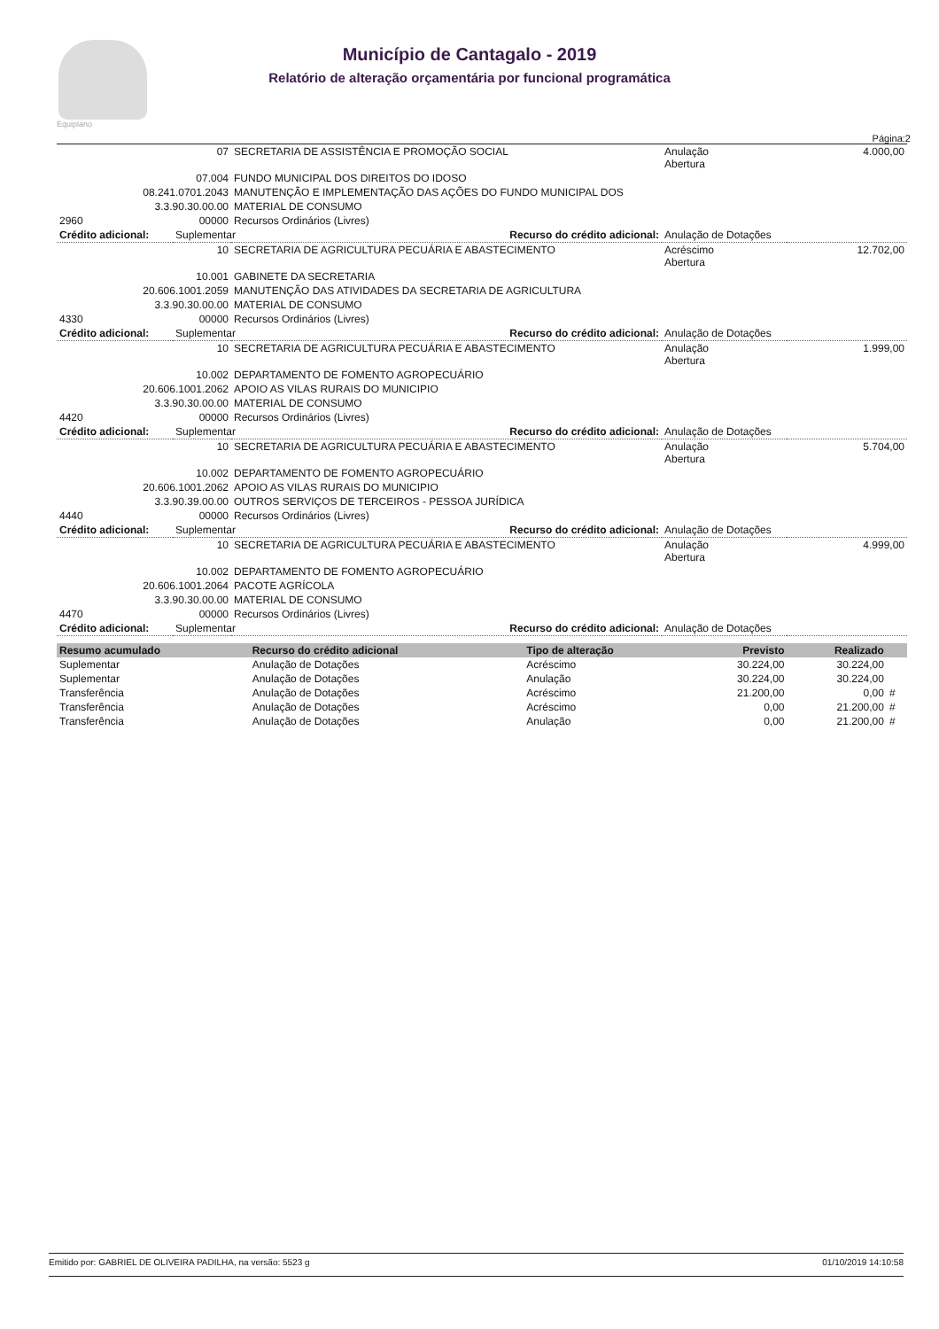Equiplano
Município de Cantagalo - 2019
Relatório de alteração orçamentária por funcional programática
Página:2
| | 07 | SECRETARIA DE ASSISTÊNCIA E PROMOÇÃO SOCIAL | Anulação Abertura | 4.000,00 |
| 07.004 | | FUNDO MUNICIPAL DOS DIREITOS DO IDOSO | | |
| 08.241.0701.2043 | | MANUTENÇÃO E IMPLEMENTAÇÃO DAS AÇÕES DO FUNDO MUNICIPAL DOS | | |
| 3.3.90.30.00.00 | | MATERIAL DE CONSUMO | | |
| 2960 | 00000 | Recursos Ordinários (Livres) | | |
| Crédito adicional: | Suplementar Recurso do crédito adicional: | | Anulação de Dotações | |
| | 10 | SECRETARIA DE AGRICULTURA PECUÁRIA E ABASTECIMENTO | Acréscimo Abertura | 12.702,00 |
| 10.001 | | GABINETE DA SECRETARIA | | |
| 20.606.1001.2059 | | MANUTENÇÃO DAS ATIVIDADES DA SECRETARIA DE AGRICULTURA | | |
| 3.3.90.30.00.00 | | MATERIAL DE CONSUMO | | |
| 4330 | 00000 | Recursos Ordinários (Livres) | | |
| Crédito adicional: | Suplementar Recurso do crédito adicional: | | Anulação de Dotações | |
| | 10 | SECRETARIA DE AGRICULTURA PECUÁRIA E ABASTECIMENTO | Anulação Abertura | 1.999,00 |
| 10.002 | | DEPARTAMENTO DE FOMENTO AGROPECUÁRIO | | |
| 20.606.1001.2062 | | APOIO AS VILAS RURAIS DO MUNICIPIO | | |
| 3.3.90.30.00.00 | | MATERIAL DE CONSUMO | | |
| 4420 | 00000 | Recursos Ordinários (Livres) | | |
| Crédito adicional: | Suplementar Recurso do crédito adicional: | | Anulação de Dotações | |
| | 10 | SECRETARIA DE AGRICULTURA PECUÁRIA E ABASTECIMENTO | Anulação Abertura | 5.704,00 |
| 10.002 | | DEPARTAMENTO DE FOMENTO AGROPECUÁRIO | | |
| 20.606.1001.2062 | | APOIO AS VILAS RURAIS DO MUNICIPIO | | |
| 3.3.90.39.00.00 | | OUTROS SERVIÇOS DE TERCEIROS - PESSOA JURÍDICA | | |
| 4440 | 00000 | Recursos Ordinários (Livres) | | |
| Crédito adicional: | Suplementar Recurso do crédito adicional: | | Anulação de Dotações | |
| | 10 | SECRETARIA DE AGRICULTURA PECUÁRIA E ABASTECIMENTO | Anulação Abertura | 4.999,00 |
| 10.002 | | DEPARTAMENTO DE FOMENTO AGROPECUÁRIO | | |
| 20.606.1001.2064 | | PACOTE AGRÍCOLA | | |
| 3.3.90.30.00.00 | | MATERIAL DE CONSUMO | | |
| 4470 | 00000 | Recursos Ordinários (Livres) | | |
| Crédito adicional: | Suplementar Recurso do crédito adicional: | | Anulação de Dotações | |
| Resumo acumulado | Recurso do crédito adicional | Tipo de alteração | Previsto | Realizado | |
| --- | --- | --- | --- | --- | --- |
| Suplementar | Anulação de Dotações | Acréscimo | 30.224,00 | 30.224,00 | |
| Suplementar | Anulação de Dotações | Anulação | 30.224,00 | 30.224,00 | |
| Transferência | Anulação de Dotações | Acréscimo | 21.200,00 | 0,00 | # |
| Transferência | Anulação de Dotações | Acréscimo | 0,00 | 21.200,00 | # |
| Transferência | Anulação de Dotações | Anulação | 0,00 | 21.200,00 | # |
Emitido por: GABRIEL DE OLIVEIRA PADILHA, na versão: 5523 g 01/10/2019 14:10:58